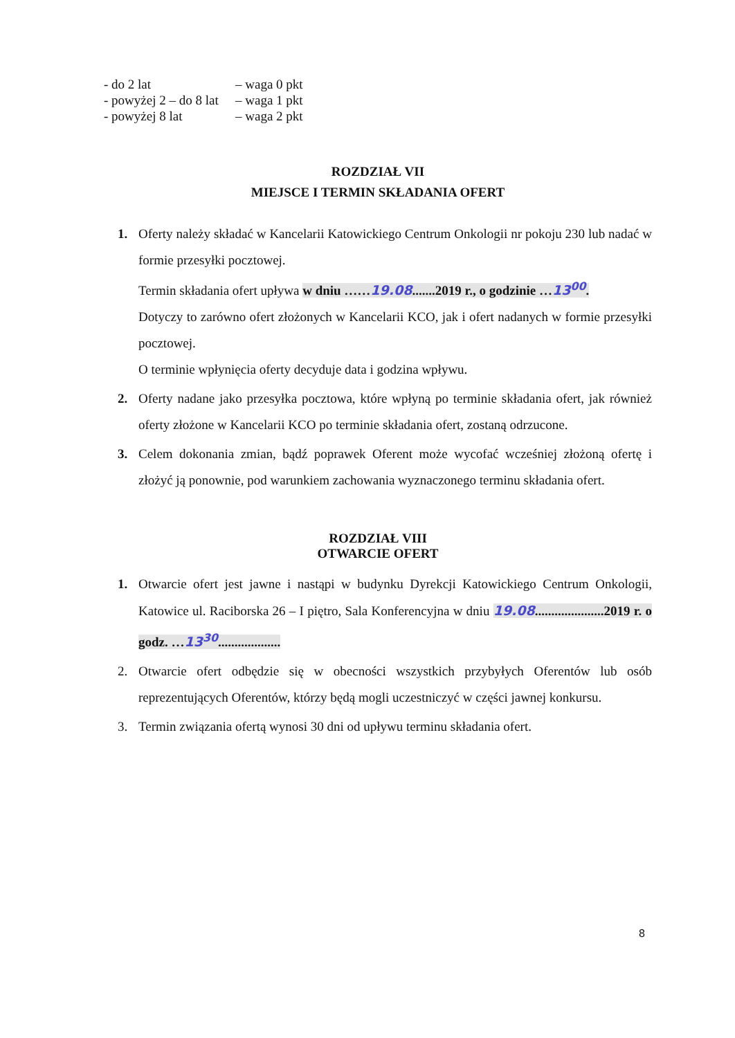- do 2 lat
– waga 0 pkt
- powyżej 2 – do 8 lat
– waga 1 pkt
- powyżej 8 lat
– waga 2 pkt
ROZDZIAŁ VII
MIEJSCE I TERMIN SKŁADANIA OFERT
1. Oferty należy składać w Kancelarii Katowickiego Centrum Onkologii nr pokoju 230 lub nadać w formie przesyłki pocztowej.
Termin składania ofert upływa w dniu ……19.08.......2019 r., o godzinie …13<sup>00</sup>.
Dotyczy to zarówno ofert złożonych w Kancelarii KCO, jak i ofert nadanych w formie przesyłki pocztowej.
O terminie wpłynięcia oferty decyduje data i godzina wpływu.
2. Oferty nadane jako przesyłka pocztowa, które wpłyną po terminie składania ofert, jak również oferty złożone w Kancelarii KCO po terminie składania ofert, zostaną odrzucone.
3. Celem dokonania zmian, bądź poprawek Oferent może wycofać wcześniej złożoną ofertę i złożyć ją ponownie, pod warunkiem zachowania wyznaczonego terminu składania ofert.
ROZDZIAŁ VIII
OTWARCIE OFERT
1. Otwarcie ofert jest jawne i nastąpi w budynku Dyrekcji Katowickiego Centrum Onkologii, Katowice ul. Raciborska 26 – I piętro, Sala Konferencyjna w dniu 19.08.....................2019 r. o godz. …13<sup>30</sup>...................
2. Otwarcie ofert odbędzie się w obecności wszystkich przybyłych Oferentów lub osób reprezentujących Oferentów, którzy będą mogli uczestniczyć w części jawnej konkursu.
3. Termin związania ofertą wynosi 30 dni od upływu terminu składania ofert.
8